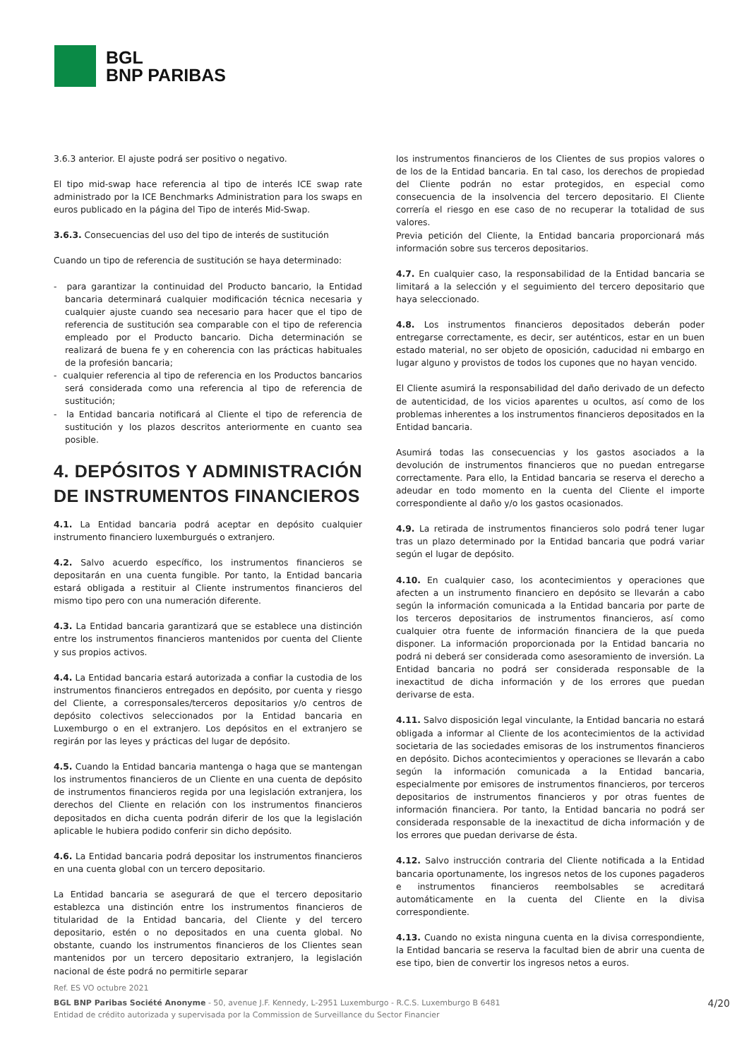BGL
BNP PARIBAS
3.6.3 anterior. El ajuste podrá ser positivo o negativo.
El tipo mid-swap hace referencia al tipo de interés ICE swap rate administrado por la ICE Benchmarks Administration para los swaps en euros publicado en la página del Tipo de interés Mid-Swap.
3.6.3. Consecuencias del uso del tipo de interés de sustitución
Cuando un tipo de referencia de sustitución se haya determinado:
- para garantizar la continuidad del Producto bancario, la Entidad bancaria determinará cualquier modificación técnica necesaria y cualquier ajuste cuando sea necesario para hacer que el tipo de referencia de sustitución sea comparable con el tipo de referencia empleado por el Producto bancario. Dicha determinación se realizará de buena fe y en coherencia con las prácticas habituales de la profesión bancaria;
- cualquier referencia al tipo de referencia en los Productos bancarios será considerada como una referencia al tipo de referencia de sustitución;
- la Entidad bancaria notificará al Cliente el tipo de referencia de sustitución y los plazos descritos anteriormente en cuanto sea posible.
4. DEPÓSITOS Y ADMINISTRACIÓN DE INSTRUMENTOS FINANCIEROS
4.1. La Entidad bancaria podrá aceptar en depósito cualquier instrumento financiero luxemburgués o extranjero.
4.2. Salvo acuerdo específico, los instrumentos financieros se depositarán en una cuenta fungible. Por tanto, la Entidad bancaria estará obligada a restituir al Cliente instrumentos financieros del mismo tipo pero con una numeración diferente.
4.3. La Entidad bancaria garantizará que se establece una distinción entre los instrumentos financieros mantenidos por cuenta del Cliente y sus propios activos.
4.4. La Entidad bancaria estará autorizada a confiar la custodia de los instrumentos financieros entregados en depósito, por cuenta y riesgo del Cliente, a corresponsales/terceros depositarios y/o centros de depósito colectivos seleccionados por la Entidad bancaria en Luxemburgo o en el extranjero. Los depósitos en el extranjero se regirán por las leyes y prácticas del lugar de depósito.
4.5. Cuando la Entidad bancaria mantenga o haga que se mantengan los instrumentos financieros de un Cliente en una cuenta de depósito de instrumentos financieros regida por una legislación extranjera, los derechos del Cliente en relación con los instrumentos financieros depositados en dicha cuenta podrán diferir de los que la legislación aplicable le hubiera podido conferir sin dicho depósito.
4.6. La Entidad bancaria podrá depositar los instrumentos financieros en una cuenta global con un tercero depositario.
La Entidad bancaria se asegurará de que el tercero depositario establezca una distinción entre los instrumentos financieros de titularidad de la Entidad bancaria, del Cliente y del tercero depositario, estén o no depositados en una cuenta global. No obstante, cuando los instrumentos financieros de los Clientes sean mantenidos por un tercero depositario extranjero, la legislación nacional de éste podrá no permitirle separar
los instrumentos financieros de los Clientes de sus propios valores o de los de la Entidad bancaria. En tal caso, los derechos de propiedad del Cliente podrán no estar protegidos, en especial como consecuencia de la insolvencia del tercero depositario. El Cliente correría el riesgo en ese caso de no recuperar la totalidad de sus valores.
Previa petición del Cliente, la Entidad bancaria proporcionará más información sobre sus terceros depositarios.
4.7. En cualquier caso, la responsabilidad de la Entidad bancaria se limitará a la selección y el seguimiento del tercero depositario que haya seleccionado.
4.8. Los instrumentos financieros depositados deberán poder entregarse correctamente, es decir, ser auténticos, estar en un buen estado material, no ser objeto de oposición, caducidad ni embargo en lugar alguno y provistos de todos los cupones que no hayan vencido.
El Cliente asumirá la responsabilidad del daño derivado de un defecto de autenticidad, de los vicios aparentes u ocultos, así como de los problemas inherentes a los instrumentos financieros depositados en la Entidad bancaria.
Asumirá todas las consecuencias y los gastos asociados a la devolución de instrumentos financieros que no puedan entregarse correctamente. Para ello, la Entidad bancaria se reserva el derecho a adeudar en todo momento en la cuenta del Cliente el importe correspondiente al daño y/o los gastos ocasionados.
4.9. La retirada de instrumentos financieros solo podrá tener lugar tras un plazo determinado por la Entidad bancaria que podrá variar según el lugar de depósito.
4.10. En cualquier caso, los acontecimientos y operaciones que afecten a un instrumento financiero en depósito se llevarán a cabo según la información comunicada a la Entidad bancaria por parte de los terceros depositarios de instrumentos financieros, así como cualquier otra fuente de información financiera de la que pueda disponer. La información proporcionada por la Entidad bancaria no podrá ni deberá ser considerada como asesoramiento de inversión. La Entidad bancaria no podrá ser considerada responsable de la inexactitud de dicha información y de los errores que puedan derivarse de esta.
4.11. Salvo disposición legal vinculante, la Entidad bancaria no estará obligada a informar al Cliente de los acontecimientos de la actividad societaria de las sociedades emisoras de los instrumentos financieros en depósito. Dichos acontecimientos y operaciones se llevarán a cabo según la información comunicada a la Entidad bancaria, especialmente por emisores de instrumentos financieros, por terceros depositarios de instrumentos financieros y por otras fuentes de información financiera. Por tanto, la Entidad bancaria no podrá ser considerada responsable de la inexactitud de dicha información y de los errores que puedan derivarse de ésta.
4.12. Salvo instrucción contraria del Cliente notificada a la Entidad bancaria oportunamente, los ingresos netos de los cupones pagaderos e instrumentos financieros reembolsables se acreditará automáticamente en la cuenta del Cliente en la divisa correspondiente.
4.13. Cuando no exista ninguna cuenta en la divisa correspondiente, la Entidad bancaria se reserva la facultad bien de abrir una cuenta de ese tipo, bien de convertir los ingresos netos a euros.
Ref. ES VO octubre 2021
BGL BNP Paribas Société Anonyme - 50, avenue J.F. Kennedy, L-2951 Luxemburgo - R.C.S. Luxemburgo B 6481
Entidad de crédito autorizada y supervisada por la Commission de Surveillance du Sector Financier
4/20